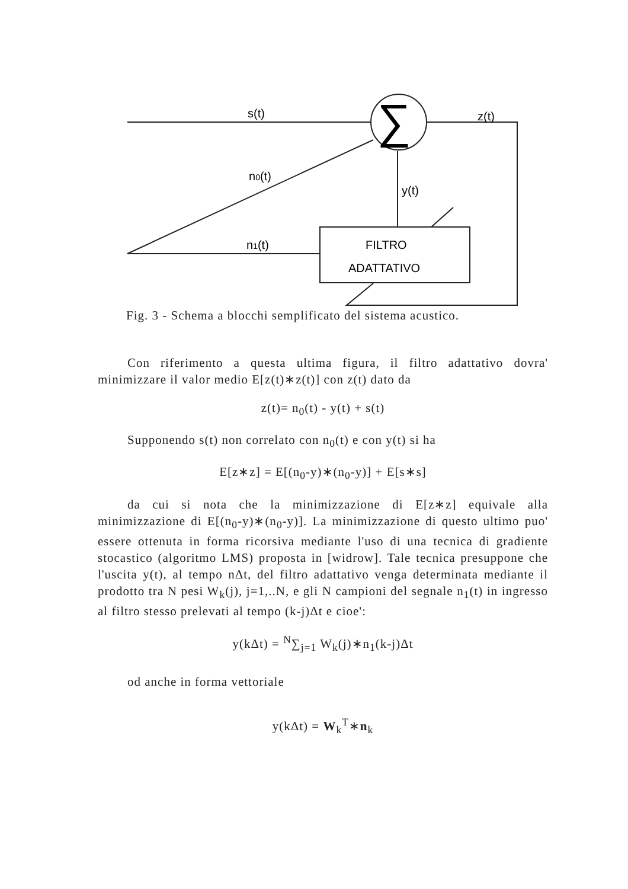∑
s(t)
z(t)
n0(t)
y(t)
n1(t)
FILTRO
ADATTATIVO
Fig. 3 - Schema a blocchi semplificato del sistema acustico.
Con riferimento a questa ultima figura, il filtro adattativo dovra' minimizzare il valor medio E[z(t)∗z(t)] con z(t) dato da
z(t)= n<sub>0</sub>(t) - y(t) + s(t)
Supponendo s(t) non correlato con n<sub>0</sub>(t) e con y(t) si ha
E[z∗z] = E[(n<sub>0</sub>-y)∗(n<sub>0</sub>-y)] + E[s∗s]
da cui si nota che la minimizzazione di E[z∗z] equivale alla minimizzazione di E[(n<sub>0</sub>-y)∗(n<sub>0</sub>-y)]. La minimizzazione di questo ultimo puo' essere ottenuta in forma ricorsiva mediante l'uso di una tecnica di gradiente stocastico (algoritmo LMS) proposta in [widrow]. Tale tecnica presuppone che l'uscita y(t), al tempo nΔt, del filtro adattativo venga determinata mediante il prodotto tra N pesi W<sub>k</sub>(j), j=1,..N, e gli N campioni del segnale n<sub>1</sub>(t) in ingresso al filtro stesso prelevati al tempo (k-j)Δt e cioe':
y(kΔt) = <sup>N</sup>∑<sub>j=1</sub> W<sub>k</sub>(j)∗n<sub>1</sub>(k-j)Δt
od anche in forma vettoriale
y(kΔt) = W<sub>k</sub><sup>T</sup>∗n<sub>k</sub>